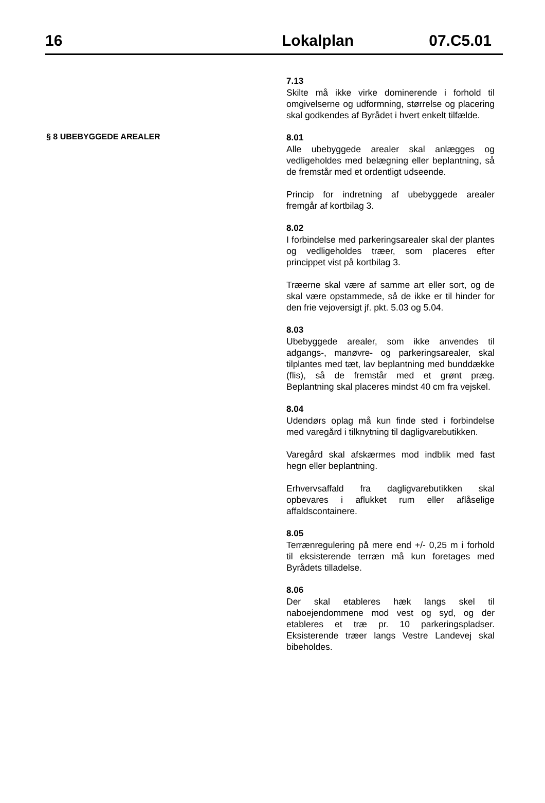16 Lokalplan 07.C5.01
7.13
Skilte må ikke virke dominerende i forhold til omgivelserne og udformning, størrelse og placering skal godkendes af Byrådet i hvert enkelt tilfælde.
§ 8 UBEBYGGEDE AREALER
8.01
Alle ubebyggede arealer skal anlægges og vedligeholdes med belægning eller beplantning, så de fremstår med et ordentligt udseende.
Princip for indretning af ubebyggede arealer fremgår af kortbilag 3.
8.02
I forbindelse med parkeringsarealer skal der plantes og vedligeholdes træer, som placeres efter princippet vist på kortbilag 3.
Træerne skal være af samme art eller sort, og de skal være opstammede, så de ikke er til hinder for den frie vejoversigt jf. pkt. 5.03 og 5.04.
8.03
Ubebyggede arealer, som ikke anvendes til adgangs-, manøvre- og parkeringsarealer, skal tilplantes med tæt, lav beplantning med bunddække (flis), så de fremstår med et grønt præg. Beplantning skal placeres mindst 40 cm fra vejskel.
8.04
Udendørs oplag må kun finde sted i forbindelse med varegård i tilknytning til dagligvarebutikken.
Varegård skal afskærmes mod indblik med fast hegn eller beplantning.
Erhvervsaffald fra dagligvarebutikken skal opbevares i aflukket rum eller aflåselige affaldscontainere.
8.05
Terrænregulering på mere end +/- 0,25 m i forhold til eksisterende terræn må kun foretages med Byrådets tilladelse.
8.06
Der skal etableres hæk langs skel til naboejendommene mod vest og syd, og der etableres et træ pr. 10 parkeringspladser. Eksisterende træer langs Vestre Landevej skal bibeholdes.